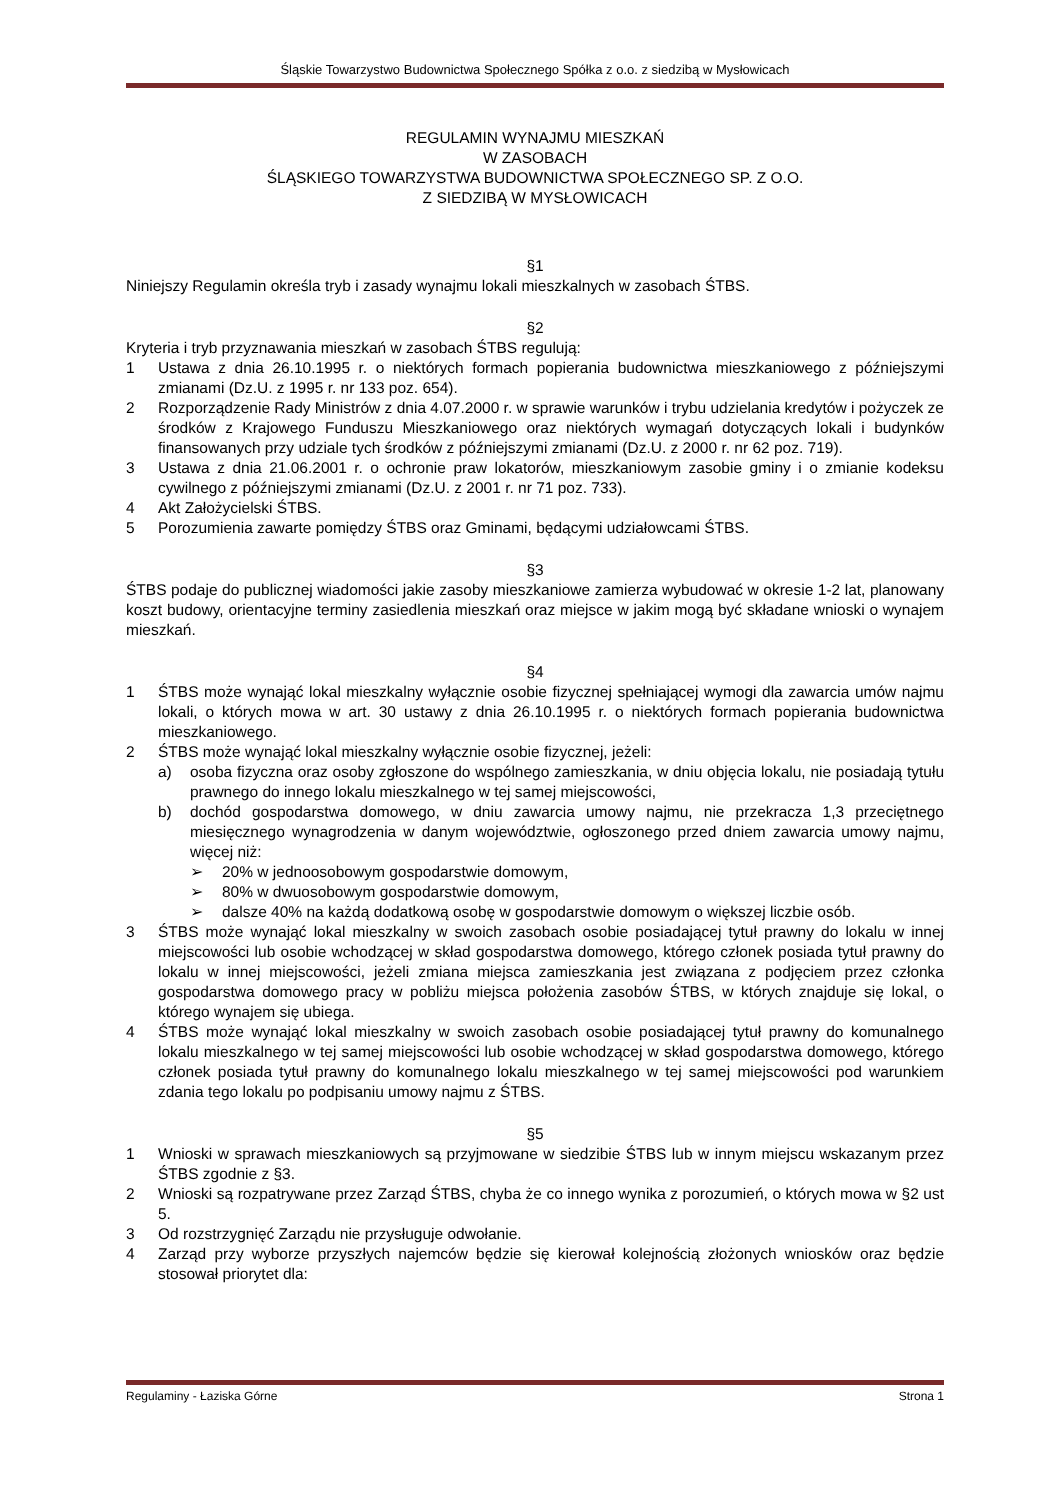Śląskie Towarzystwo Budownictwa Społecznego Spółka z o.o. z siedzibą w Mysłowicach
REGULAMIN WYNAJMU MIESZKAŃ
W ZASOBACH
ŚLĄSKIEGO TOWARZYSTWA BUDOWNICTWA SPOŁECZNEGO SP. Z O.O.
Z SIEDZIBĄ W MYSŁOWICACH
§1
Niniejszy Regulamin określa tryb i zasady wynajmu lokali mieszkalnych w zasobach ŚTBS.
§2
Kryteria i tryb przyznawania mieszkań w zasobach ŚTBS regulują:
1 Ustawa z dnia 26.10.1995 r. o niektórych formach popierania budownictwa mieszkaniowego z późniejszymi zmianami (Dz.U. z 1995 r. nr 133 poz. 654).
2 Rozporządzenie Rady Ministrów z dnia 4.07.2000 r. w sprawie warunków i trybu udzielania kredytów i pożyczek ze środków z Krajowego Funduszu Mieszkaniowego oraz niektórych wymagań dotyczących lokali i budynków finansowanych przy udziale tych środków z późniejszymi zmianami (Dz.U. z 2000 r. nr 62 poz. 719).
3 Ustawa z dnia 21.06.2001 r. o ochronie praw lokatorów, mieszkaniowym zasobie gminy i o zmianie kodeksu cywilnego z późniejszymi zmianami (Dz.U. z 2001 r. nr 71 poz. 733).
4 Akt Założycielski ŚTBS.
5 Porozumienia zawarte pomiędzy ŚTBS oraz Gminami, będącymi udziałowcami ŚTBS.
§3
ŚTBS podaje do publicznej wiadomości jakie zasoby mieszkaniowe zamierza wybudować w okresie 1-2 lat, planowany koszt budowy, orientacyjne terminy zasiedlenia mieszkań oraz miejsce w jakim mogą być składane wnioski o wynajem mieszkań.
§4
1 ŚTBS może wynająć lokal mieszkalny wyłącznie osobie fizycznej spełniającej wymogi dla zawarcia umów najmu lokali, o których mowa w art. 30 ustawy z dnia 26.10.1995 r. o niektórych formach popierania budownictwa mieszkaniowego.
2 ŚTBS może wynająć lokal mieszkalny wyłącznie osobie fizycznej, jeżeli:
a) osoba fizyczna oraz osoby zgłoszone do wspólnego zamieszkania, w dniu objęcia lokalu, nie posiadają tytułu prawnego do innego lokalu mieszkalnego w tej samej miejscowości,
b) dochód gospodarstwa domowego, w dniu zawarcia umowy najmu, nie przekracza 1,3 przeciętnego miesięcznego wynagrodzenia w danym województwie, ogłoszonego przed dniem zawarcia umowy najmu, więcej niż:
➢ 20% w jednoosobowym gospodarstwie domowym,
➢ 80% w dwuosobowym gospodarstwie domowym,
➢ dalsze 40% na każdą dodatkową osobę w gospodarstwie domowym o większej liczbie osób.
3 ŚTBS może wynająć lokal mieszkalny w swoich zasobach osobie posiadającej tytuł prawny do lokalu w innej miejscowości lub osobie wchodzącej w skład gospodarstwa domowego, którego członek posiada tytuł prawny do lokalu w innej miejscowości, jeżeli zmiana miejsca zamieszkania jest związana z podjęciem przez członka gospodarstwa domowego pracy w pobliżu miejsca położenia zasobów ŚTBS, w których znajduje się lokal, o którego wynajem się ubiega.
4 ŚTBS może wynająć lokal mieszkalny w swoich zasobach osobie posiadającej tytuł prawny do komunalnego lokalu mieszkalnego w tej samej miejscowości lub osobie wchodzącej w skład gospodarstwa domowego, którego członek posiada tytuł prawny do komunalnego lokalu mieszkalnego w tej samej miejscowości pod warunkiem zdania tego lokalu po podpisaniu umowy najmu z ŚTBS.
§5
1 Wnioski w sprawach mieszkaniowych są przyjmowane w siedzibie ŚTBS lub w innym miejscu wskazanym przez ŚTBS zgodnie z §3.
2 Wnioski są rozpatrywane przez Zarząd ŚTBS, chyba że co innego wynika z porozumień, o których mowa w §2 ust 5.
3 Od rozstrzygnięć Zarządu nie przysługuje odwołanie.
4 Zarząd przy wyborze przyszłych najemców będzie się kierował kolejnością złożonych wniosków oraz będzie stosował priorytet dla:
Regulaminy - Łaziska Górne Strona 1